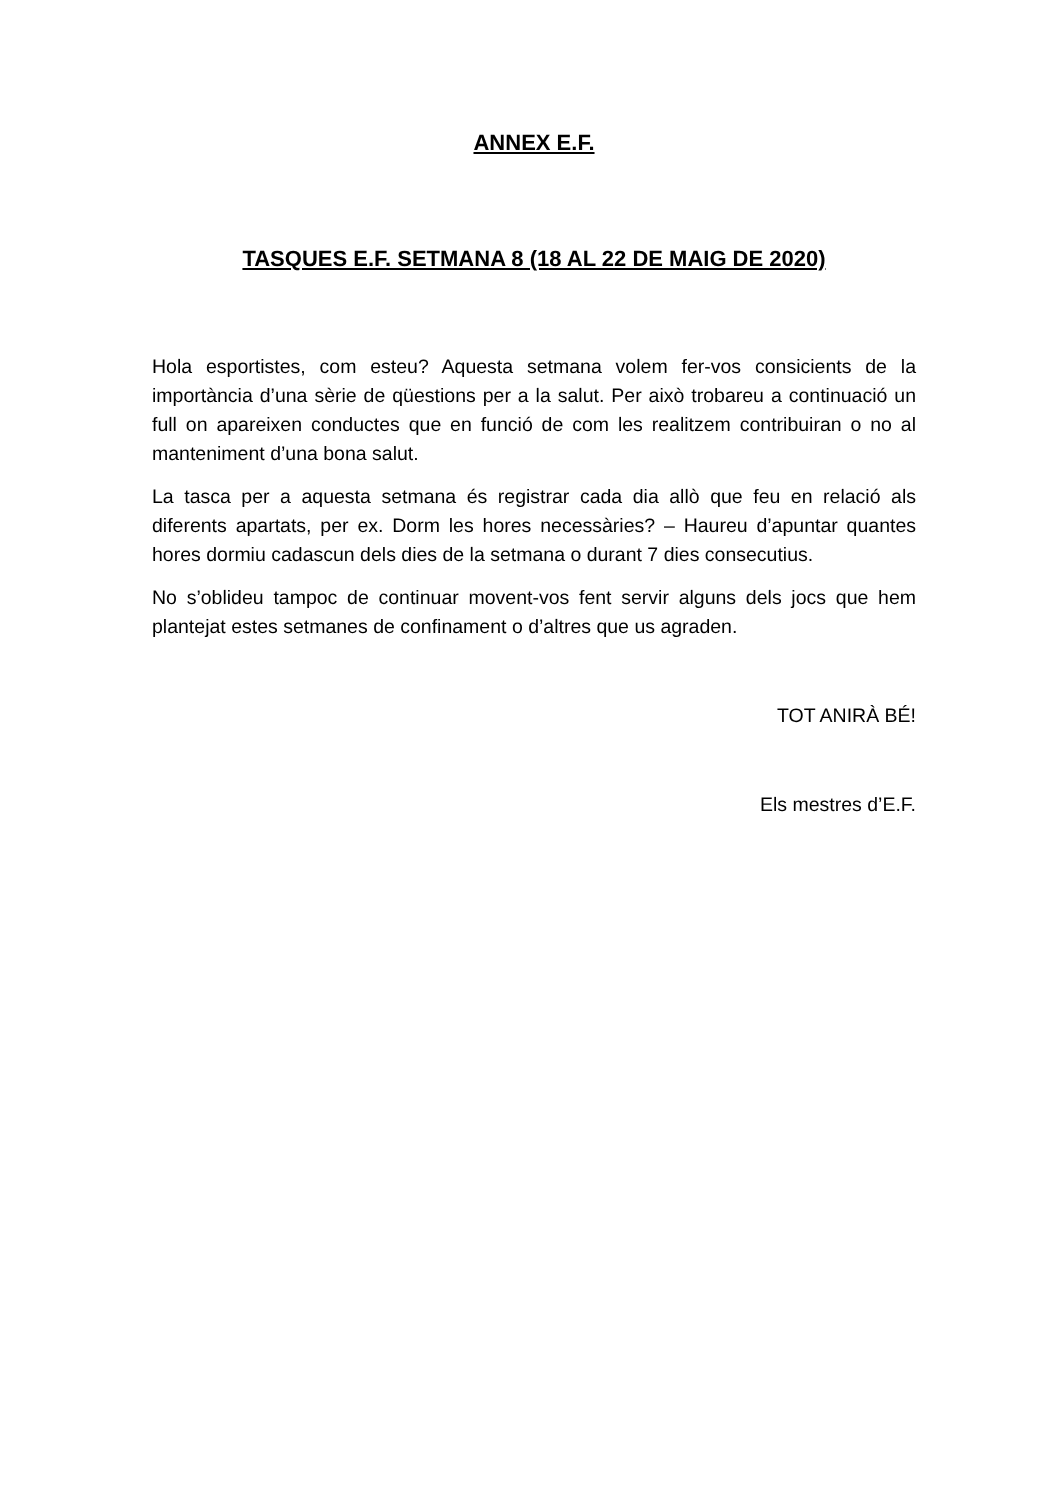ANNEX E.F.
TASQUES E.F. SETMANA 8 (18 AL 22 DE MAIG DE 2020)
Hola esportistes, com esteu? Aquesta setmana volem fer-vos consicients de la importància d’una sèrie de qüestions per a la salut. Per això trobareu a continuació un full on apareixen conductes que en funció de com les realitzem contribuiran o no al manteniment d’una bona salut.
La tasca per a aquesta setmana és registrar cada dia allò que feu en relació als diferents apartats, per ex. Dorm les hores necessàries? – Haureu d’apuntar quantes hores dormiu cadascun dels dies de la setmana o durant 7 dies consecutius.
No s’oblideu tampoc de continuar movent-vos fent servir alguns dels jocs que hem plantejat estes setmanes de confinament o d’altres que us agraden.
TOT ANIRÀ BÉ!
Els mestres d’E.F.